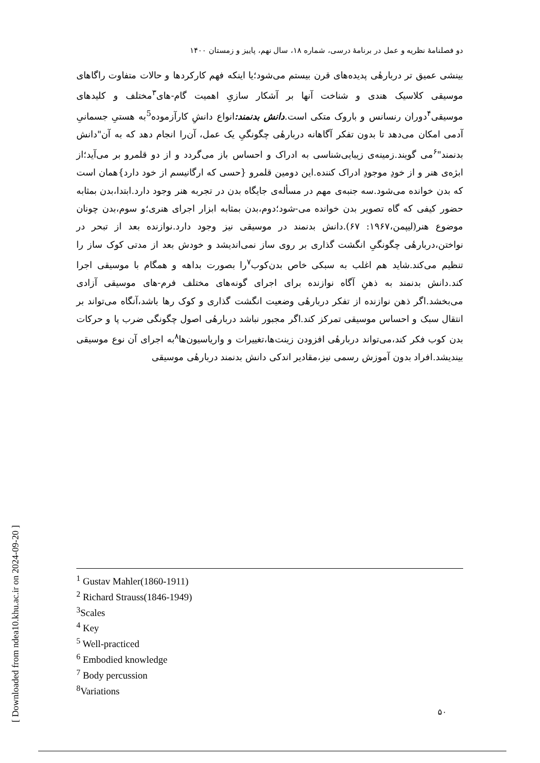دو فصلنامهٔ نظریه و عمل در برنامهٔ درسی، شماره ۱۸، سال نهم، پاییز و زمستان ۱۴۰۰
بینشی عمیق تر دربارهٔی پدیده‌های قرن بیستم می‌شود؛یا اینکه فهم کارکردها و حالات متفاوت راگاهای موسیقی کلاسیک هندی و شناخت آنها بر آشکار سازیِ اهمیت گام-های<sup>۳</sup>مختلف و کلیدهای موسیقی<sup>۴</sup>دوران رنسانس و باروک متکی است.دانش بدنمند: انواع دانشِ کارآزموده<sup>5</sup>به هستیِ جسمانیِ آدمی امکان می‌دهد تا بدون تفکر آگاهانه دربارهٔی چگونگیِ یک عمل، آن‌را انجام دهد که به آن"دانش بدنمند"<sup>۶</sup>می گویند.زمینه‌ی زیبایی‌شناسی به ادراک و احساس باز می‌گردد و از دو قلمرو بر می‌آید؛از ابژه‌ی هنر و از خودِ موجودِ ادراک کننده.این دومین قلمرو {حسی که ارگانیسم از خود دارد}همان است که بدن خوانده می‌شود.سه جنبه‌ی مهم در مسأله‌ی جایگاه بدن در تجربه هنر وجود دارد.ابتدا،بدن بمثابه حضور کیفی که گاه تصویر بدن خوانده می-شود؛دوم،بدن بمثابه ابزار اجرای هنری؛و سوم،بدن چونان موضوع هنر(لیپمن،۱۹۶۷: ۶۷).دانش بدنمند در موسیقی نیز وجود دارد.نوازنده بعد از تبحر در نواختن،دربارهٔی چگونگیِ انگشت گذاری بر روی ساز نمی‌اندیشد و خودش بعد از مدتی کوک ساز را تنظیم می‌کند.شاید هم اغلب به سبکی خاص بدن‌کوب<sup>۷</sup>را بصورت بداهه و همگام با موسیقی اجرا کند.دانش بدنمند به ذهنِ آگاه نوازنده برای اجرای گونه‌های مختلف فرم-های موسیقی آزادی می‌بخشد.اگر ذهن نوازنده از تفکر دربارهٔی وضعیت انگشت گذاری و کوک رها باشد،آنگاه می‌تواند بر انتقال سبک و احساس موسیقی تمرکز کند.اگر مجبور نباشد دربارهٔی اصول چگونگی ضرب پا و حرکات بدن کوب فکر کند،می‌تواند دربارهٔی افزودن زینت‌ها،تغییرات و واریاسیون‌ها<sup>۸</sup>به اجرای آن نوع موسیقی بیندیشد.افراد بدون آموزش رسمی نیز،مقادیر اندکی دانش بدنمند دربارهٔی موسیقی
<sup>1</sup> Gustav Mahler(1860-1911)
<sup>2</sup> Richard Strauss(1846-1949)
<sup>3</sup> Scales
<sup>4</sup> Key
<sup>5</sup> Well-practiced
<sup>6</sup> Embodied knowledge
<sup>7</sup> Body percussion
<sup>8</sup> Variations
۵۰
[ Downloaded from ndea10.khu.ac.ir on 2024-09-20 ]